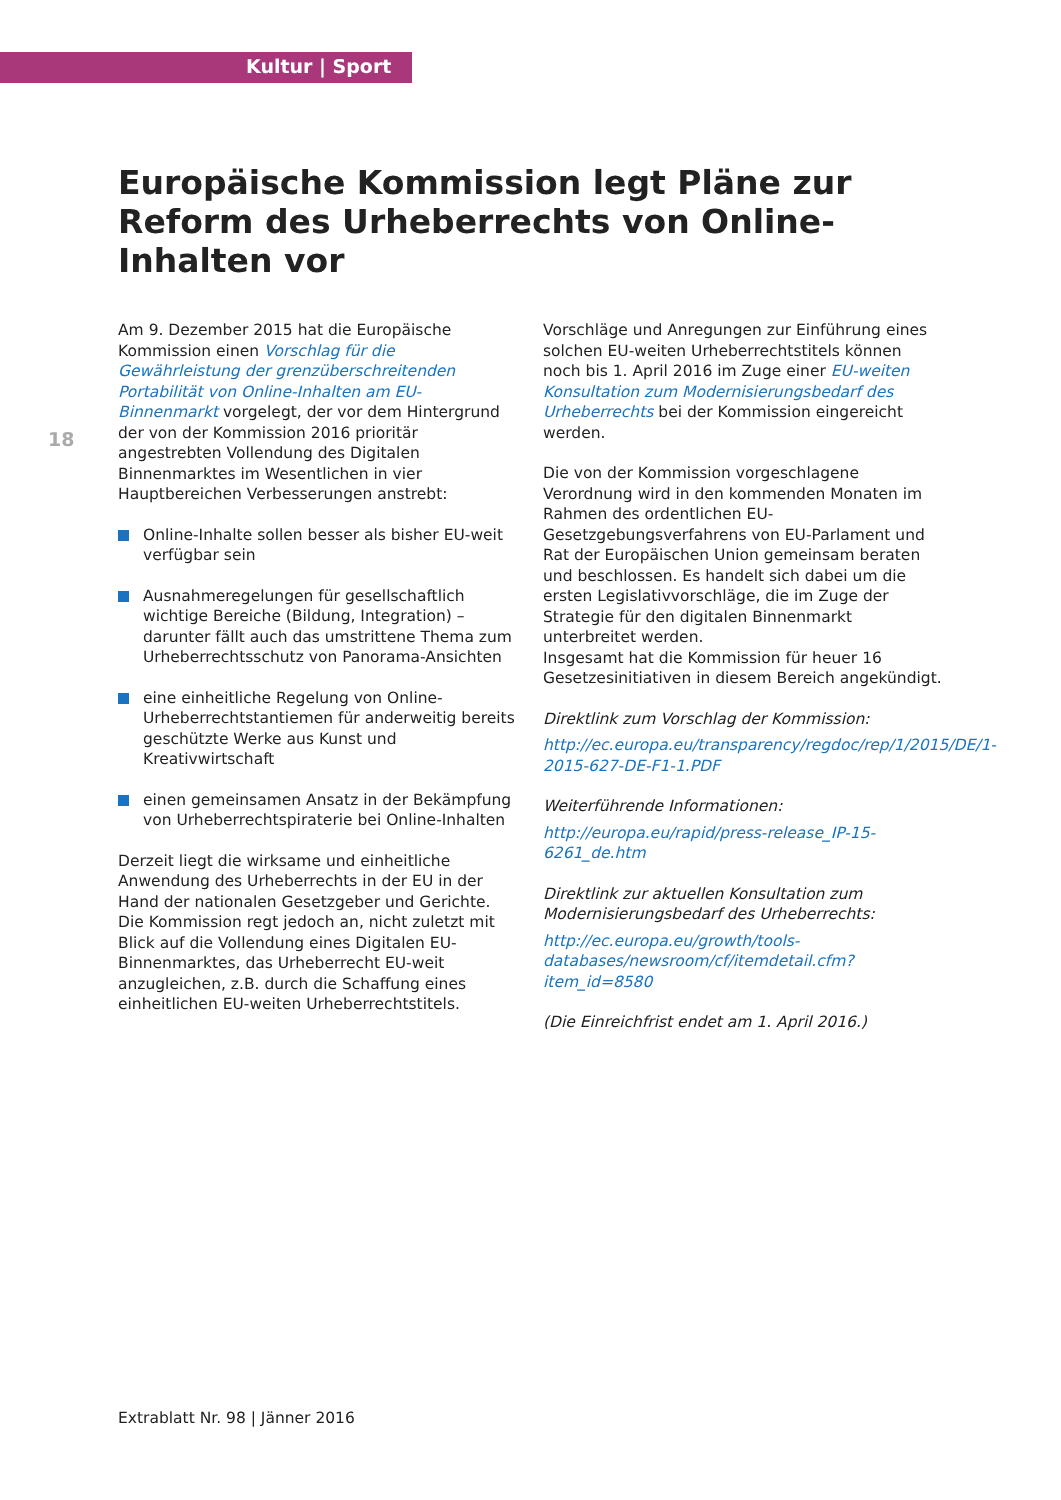Kultur | Sport
Europäische Kommission legt Pläne zur Reform des Urheberrechts von Online-Inhalten vor
18
Am 9. Dezember 2015 hat die Europäische Kommission einen Vorschlag für die Gewährleistung der grenzüberschreitenden Portabilität von Online-Inhalten am EU-Binnenmarkt vorgelegt, der vor dem Hintergrund der von der Kommission 2016 prioritär angestrebten Vollendung des Digitalen Binnenmarktes im Wesentlichen in vier Hauptbereichen Verbesserungen anstrebt:
Online-Inhalte sollen besser als bisher EU-weit verfügbar sein
Ausnahmeregelungen für gesellschaftlich wichtige Bereiche (Bildung, Integration) – darunter fällt auch das umstrittene Thema zum Urheberrechtsschutz von Panorama-Ansichten
eine einheitliche Regelung von Online-Urheberrechtstantiemen für anderweitig bereits geschützte Werke aus Kunst und Kreativwirtschaft
einen gemeinsamen Ansatz in der Bekämpfung von Urheberrechtspiraterie bei Online-Inhalten
Derzeit liegt die wirksame und einheitliche Anwendung des Urheberrechts in der EU in der Hand der nationalen Gesetzgeber und Gerichte. Die Kommission regt jedoch an, nicht zuletzt mit Blick auf die Vollendung eines Digitalen EU-Binnenmarktes, das Urheberrecht EU-weit anzugleichen, z.B. durch die Schaffung eines einheitlichen EU-weiten Urheberrechtstitels.
Vorschläge und Anregungen zur Einführung eines solchen EU-weiten Urheberrechtstitels können noch bis 1. April 2016 im Zuge einer EU-weiten Konsultation zum Modernisierungsbedarf des Urheberrechts bei der Kommission eingereicht werden.
Die von der Kommission vorgeschlagene Verordnung wird in den kommenden Monaten im Rahmen des ordentlichen EU-Gesetzgebungsverfahrens von EU-Parlament und Rat der Europäischen Union gemeinsam beraten und beschlossen. Es handelt sich dabei um die ersten Legislativvorschläge, die im Zuge der Strategie für den digitalen Binnenmarkt unterbreitet werden.
Insgesamt hat die Kommission für heuer 16 Gesetzesinitiativen in diesem Bereich angekündigt.
Direktlink zum Vorschlag der Kommission:
http://ec.europa.eu/transparency/regdoc/rep/1/2015/DE/1-2015-627-DE-F1-1.PDF
Weiterführende Informationen:
http://europa.eu/rapid/press-release_IP-15-6261_de.htm
Direktlink zur aktuellen Konsultation zum Modernisierungsbedarf des Urheberrechts:
http://ec.europa.eu/growth/tools-databases/newsroom/cf/itemdetail.cfm?item_id=8580
(Die Einreichfrist endet am 1. April 2016.)
Extrablatt Nr. 98 | Jänner 2016